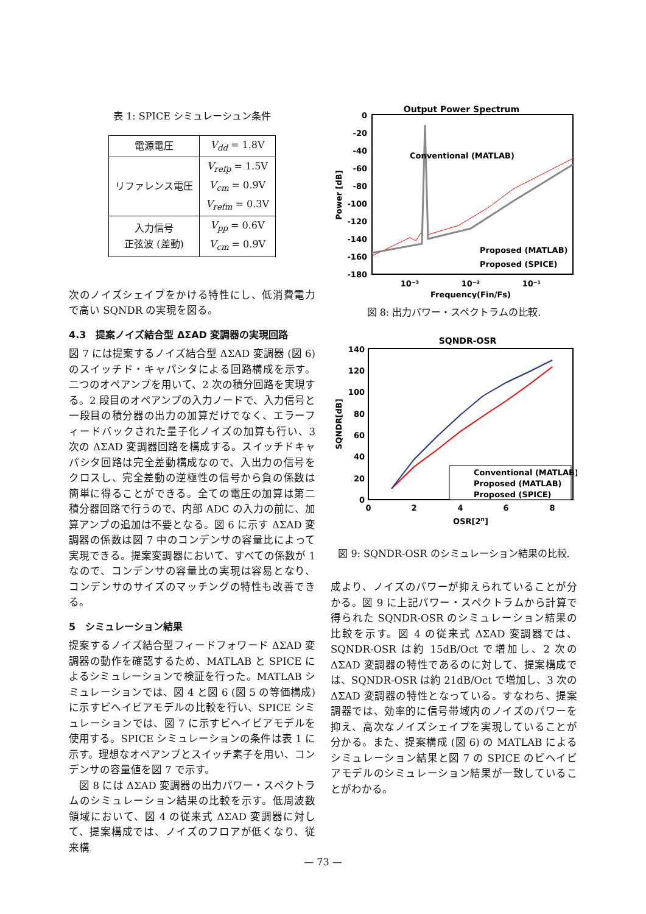表 1: SPICE シミュレーシュン条件
| 電源電圧 | V<sub>dd</sub> = 1.8V |
| リファレンス電圧 | V<sub>refp</sub> = 1.5V V<sub>cm</sub> = 0.9V V<sub>refm</sub> = 0.3V |
| 入力信号 正弦波 (差動) | V<sub>pp</sub> = 0.6V V<sub>cm</sub> = 0.9V |
次のノイズシェイプをかける特性にし、低消費電力で高い SQNDR の実現を図る。
4.3　提案ノイズ結合型 ΔΣAD 変調器の実現回路
図 7 には提案するノイズ結合型 ΔΣAD 変調器 (図 6) のスイッチド・キャパシタによる回路構成を示す。二つのオペアンプを用いて、2 次の積分回路を実現する。2 段目のオペアンプの入力ノードで、入力信号と一段目の積分器の出力の加算だけでなく、エラーフィードバックされた量子化ノイズの加算も行い、3 次の ΔΣAD 変調器回路を構成する。スイッチドキャパシタ回路は完全差動構成なので、入出力の信号をクロスし、完全差動の逆極性の信号から負の係数は簡単に得ることができる。全ての電圧の加算は第二積分器回路で行うので、内部 ADC の入力の前に、加算アンプの追加は不要となる。図 6 に示す ΔΣAD 変調器の係数は図 7 中のコンデンサの容量比によって実現できる。提案変調器において、すべての係数が 1 なので、コンデンサの容量比の実現は容易となり、コンデンサのサイズのマッチングの特性も改善できる。
5　シミュレーション結果
提案するノイズ結合型フィードフォワード ΔΣAD 変調器の動作を確認するため、MATLAB と SPICE によるシミュレーションで検証を行った。MATLAB シミュレーションでは、図 4 と図 6 (図 5 の等価構成) に示すビヘイビアモデルの比較を行い、SPICE シミュレーションでは、図 7 に示すビヘイビアモデルを使用する。SPICE シミュレーションの条件は表 1 に示す。理想なオペアンプとスイッチ素子を用い、コンデンサの容量値を図 7 で示す。
　図 8 には ΔΣAD 変調器の出力パワー・スペクトラムのシミュレーション結果の比較を示す。低周波数領域において、図 4 の従来式 ΔΣAD 変調器に対して、提案構成では、ノイズのフロアが低くなり、従来構
Output Power Spectrum
0
-20
-40
-60
-80
-100
-120
-140
-160
-180
Conventional (MATLAB)
Proposed (MATLAB)
Proposed (SPICE)
10⁻³
10⁻²
10⁻¹
Frequency(Fin/Fs)
Power [dB]
図 8: 出力パワー・スペクトラムの比較.
SQNDR-OSR
140
120
100
80
60
40
20
0
Conventional (MATLAB)
Proposed (MATLAB)
Proposed (SPICE)
0
2
4
6
8
OSR[2n]
SQNDR[dB]
図 9: SQNDR-OSR のシミュレーション結果の比較.
成より、ノイズのパワーが抑えられていることが分かる。図 9 に上記パワー・スペクトラムから計算で得られた SQNDR-OSR のシミュレーション結果の比較を示す。図 4 の従来式 ΔΣAD 変調器では、SQNDR-OSR は約 15dB/Oct で増加し、2 次の ΔΣAD 変調器の特性であるのに対して、提案構成では、SQNDR-OSR は約 21dB/Oct で増加し、3 次の ΔΣAD 変調器の特性となっている。すなわち、提案調器では、効率的に信号帯域内のノイズのパワーを抑え、高次なノイズシェイプを実現していることが分かる。また、提案構成 (図 6) の MATLAB によるシミュレーション結果と図 7 の SPICE のビヘイビアモデルのシミュレーション結果が一致していることがわかる。
— 73 —